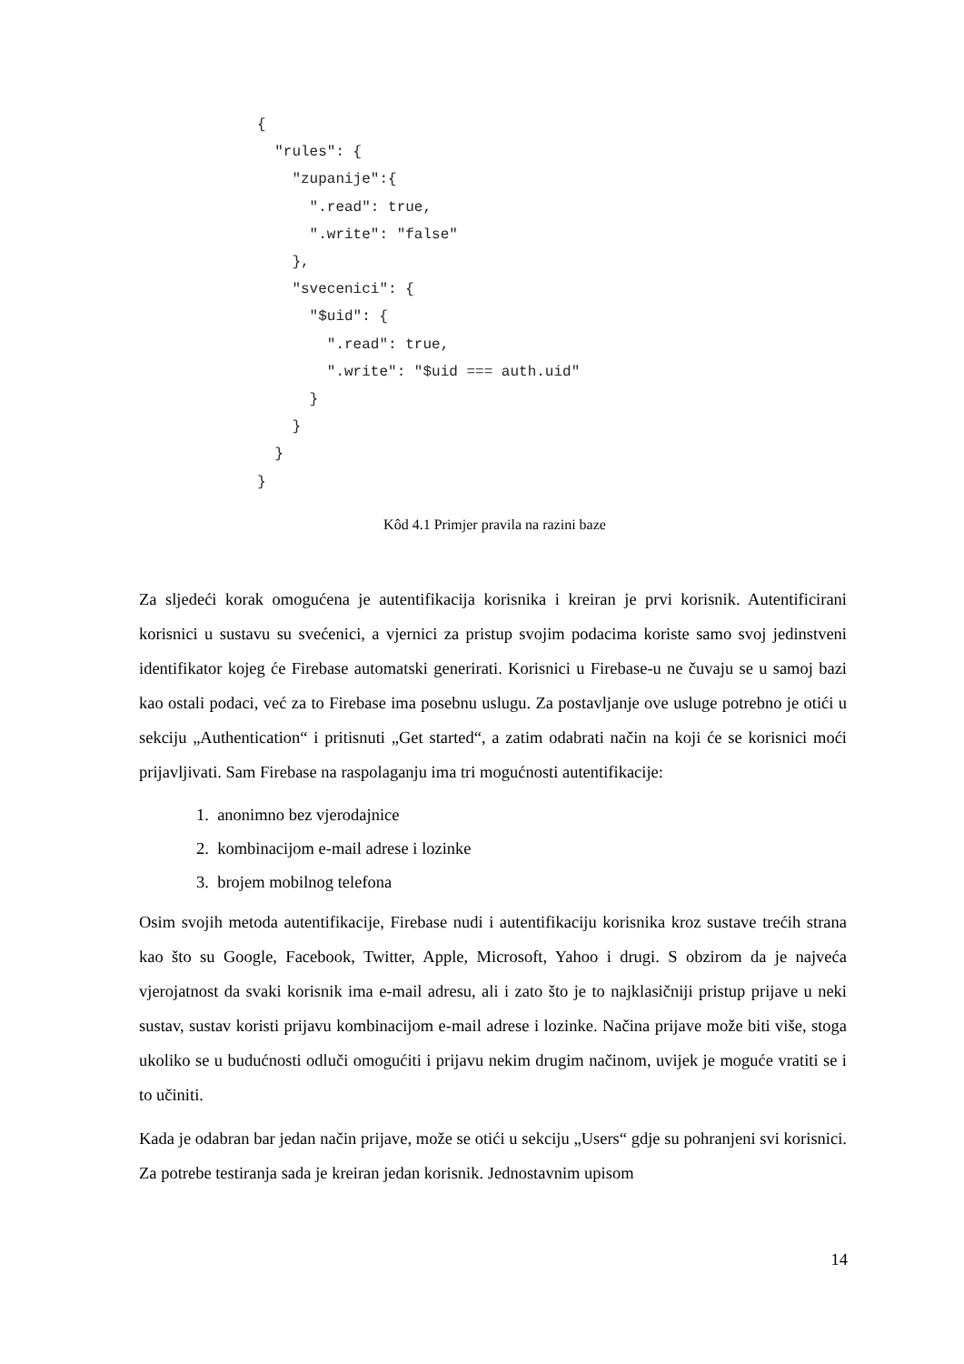{
  "rules": {
    "zupanije":{
      ".read": true,
      ".write": "false"
    },
    "svecenici": {
      "$uid": {
        ".read": true,
        ".write": "$uid === auth.uid"
      }
    }
  }
}
Kôd 4.1 Primjer pravila na razini baze
Za sljedeći korak omogućena je autentifikacija korisnika i kreiran je prvi korisnik. Autentificirani korisnici u sustavu su svećenici, a vjernici za pristup svojim podacima koriste samo svoj jedinstveni identifikator kojeg će Firebase automatski generirati. Korisnici u Firebase-u ne čuvaju se u samoj bazi kao ostali podaci, već za to Firebase ima posebnu uslugu. Za postavljanje ove usluge potrebno je otići u sekciju „Authentication“ i pritisnuti „Get started“, a zatim odabrati način na koji će se korisnici moći prijavljivati. Sam Firebase na raspolaganju ima tri mogućnosti autentifikacije:
1. anonimno bez vjerodajnice
2. kombinacijom e-mail adrese i lozinke
3. brojem mobilnog telefona
Osim svojih metoda autentifikacije, Firebase nudi i autentifikaciju korisnika kroz sustave trećih strana kao što su Google, Facebook, Twitter, Apple, Microsoft, Yahoo i drugi. S obzirom da je najveća vjerojatnost da svaki korisnik ima e-mail adresu, ali i zato što je to najklasičniji pristup prijave u neki sustav, sustav koristi prijavu kombinacijom e-mail adrese i lozinke. Načina prijave može biti više, stoga ukoliko se u budućnosti odluči omogućiti i prijavu nekim drugim načinom, uvijek je moguće vratiti se i to učiniti.
Kada je odabran bar jedan način prijave, može se otići u sekciju „Users“ gdje su pohranjeni svi korisnici. Za potrebe testiranja sada je kreiran jedan korisnik. Jednostavnim upisom
14